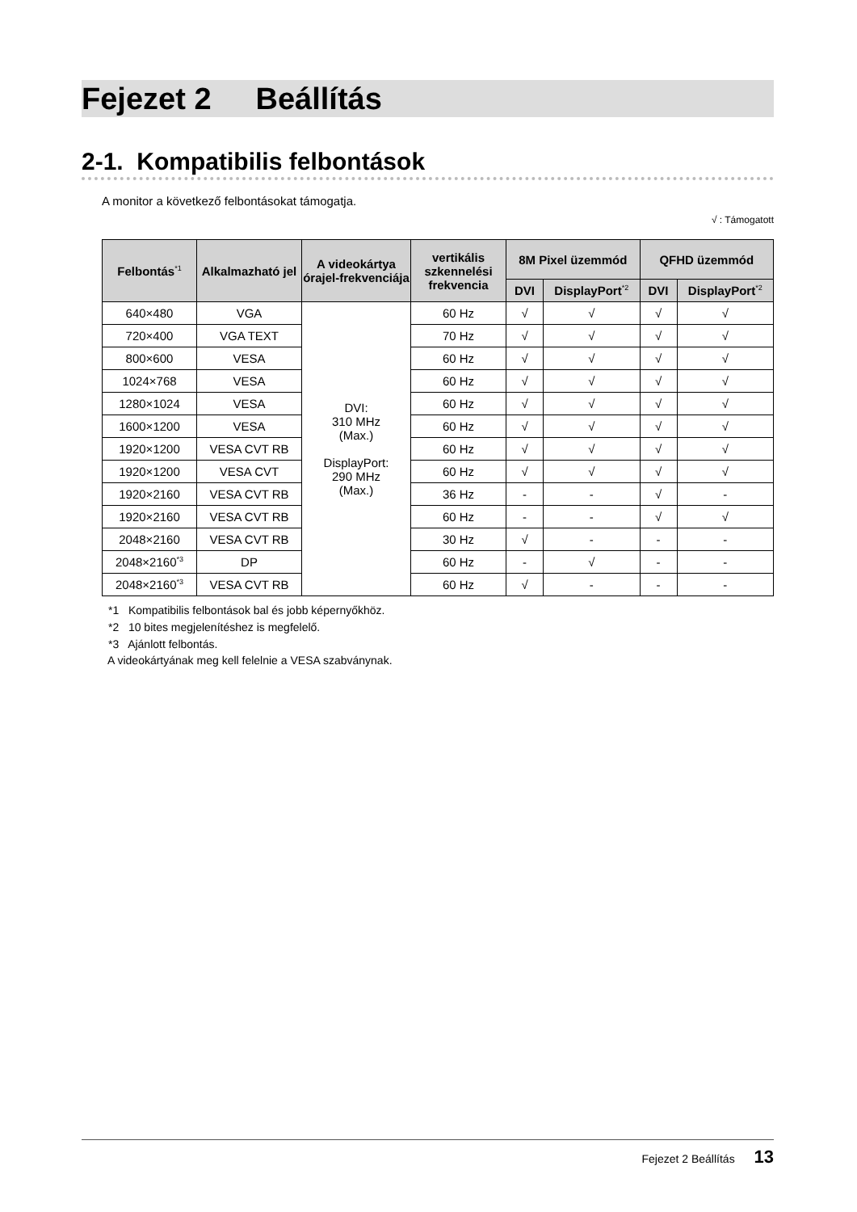Fejezet 2 Beállítás
2-1. Kompatibilis felbontások
A monitor a következő felbontásokat támogatja.
√ : Támogatott
| Felbontás<sup>*1</sup> | Alkalmazható jel | A videokártya órajel-frekvenciája | vertikális szkennelési frekvencia | 8M Pixel üzemmód | | QFHD üzemmód | |
| --- | --- | --- | --- | --- | --- | --- | --- |
| | | | | DVI | DisplayPort<sup>*2</sup> | DVI | DisplayPort<sup>*2</sup> |
| 640×480 | VGA | DVI: 310 MHz (Max.) DisplayPort: 290 MHz (Max.) | 60 Hz | √ | √ | √ | √ |
| 720×400 | VGA TEXT | | 70 Hz | √ | √ | √ | √ |
| 800×600 | VESA | | 60 Hz | √ | √ | √ | √ |
| 1024×768 | VESA | | 60 Hz | √ | √ | √ | √ |
| 1280×1024 | VESA | | 60 Hz | √ | √ | √ | √ |
| 1600×1200 | VESA | | 60 Hz | √ | √ | √ | √ |
| 1920×1200 | VESA CVT RB | | 60 Hz | √ | √ | √ | √ |
| 1920×1200 | VESA CVT | | 60 Hz | √ | √ | √ | √ |
| 1920×2160 | VESA CVT RB | | 36 Hz | - | - | √ | - |
| 1920×2160 | VESA CVT RB | | 60 Hz | - | - | √ | √ |
| 2048×2160 | VESA CVT RB | | 30 Hz | √ | - | - | - |
| 2048×2160<sup>*3</sup> | DP | | 60 Hz | - | √ | - | - |
| 2048×2160<sup>*3</sup> | VESA CVT RB | | 60 Hz | √ | - | - | - |
*1 Kompatibilis felbontások bal és jobb képernyőkhöz.
*2 10 bites megjelenítéshez is megfelelő.
*3 Ajánlott felbontás.
A videokártyának meg kell felelnie a VESA szabványnak.
Fejezet 2 Beállítás 13